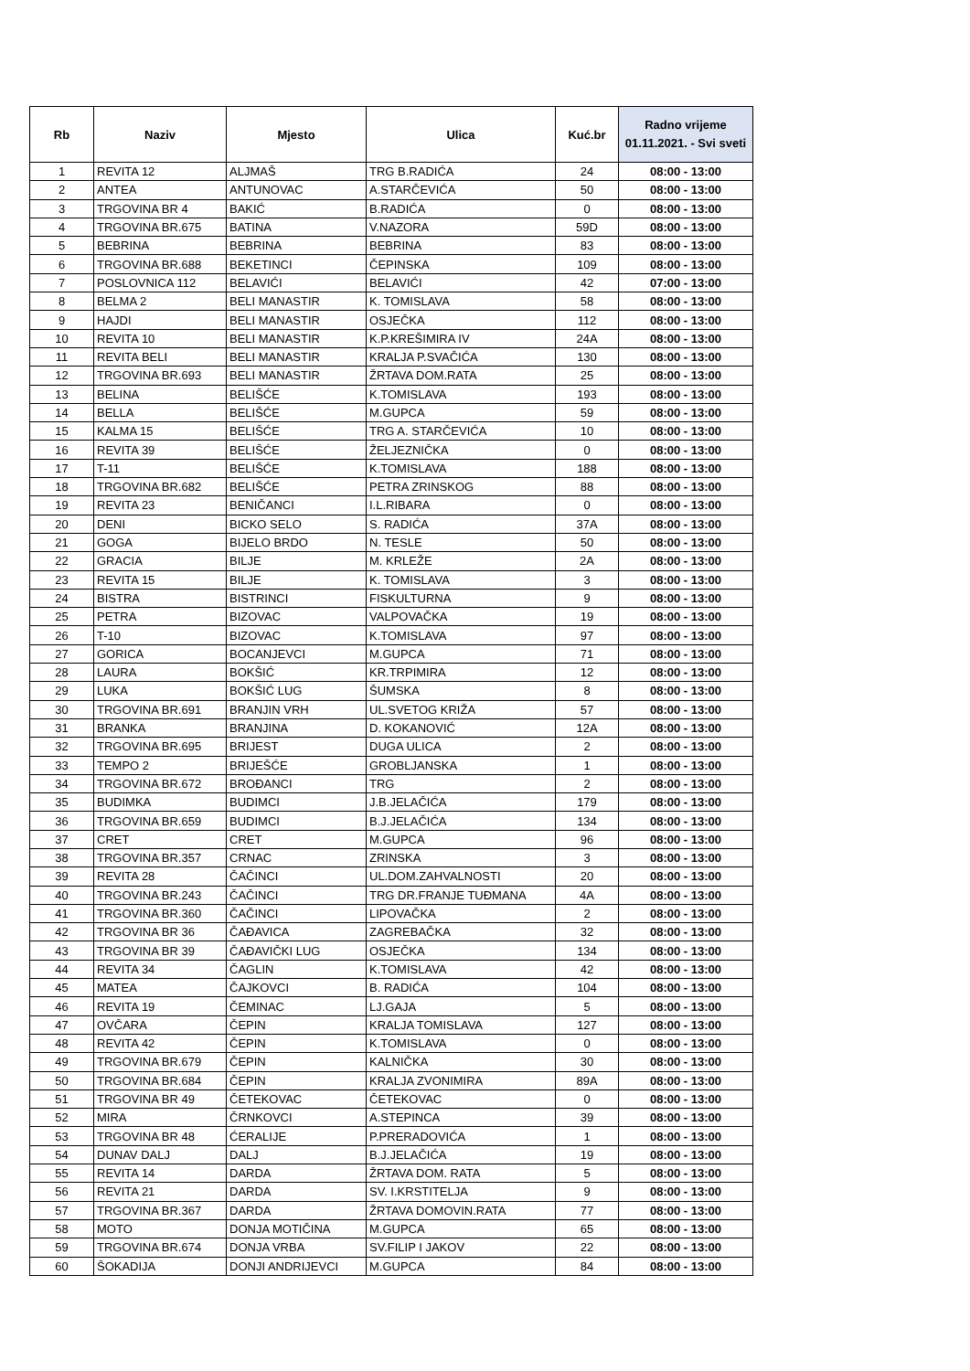| Rb | Naziv | Mjesto | Ulica | Kuć.br | Radno vrijeme 01.11.2021. - Svi sveti |
| --- | --- | --- | --- | --- | --- |
| 1 | REVITA 12 | ALJMAŠ | TRG B.RADIĆA | 24 | 08:00 - 13:00 |
| 2 | ANTEA | ANTUNOVAC | A.STARČEVIĆA | 50 | 08:00 - 13:00 |
| 3 | TRGOVINA BR 4 | BAKIĆ | B.RADIĆA | 0 | 08:00 - 13:00 |
| 4 | TRGOVINA BR.675 | BATINA | V.NAZORA | 59D | 08:00 - 13:00 |
| 5 | BEBRINA | BEBRINA | BEBRINA | 83 | 08:00 - 13:00 |
| 6 | TRGOVINA BR.688 | BEKETINCI | ČEPINSKA | 109 | 08:00 - 13:00 |
| 7 | POSLOVNICA 112 | BELAVIĆI | BELAVIĆI | 42 | 07:00 - 13:00 |
| 8 | BELMA 2 | BELI MANASTIR | K. TOMISLAVA | 58 | 08:00 - 13:00 |
| 9 | HAJDI | BELI MANASTIR | OSJEČKA | 112 | 08:00 - 13:00 |
| 10 | REVITA 10 | BELI MANASTIR | K.P.KREŠIMIRA IV | 24A | 08:00 - 13:00 |
| 11 | REVITA BELI | BELI MANASTIR | KRALJA P.SVAČIĆA | 130 | 08:00 - 13:00 |
| 12 | TRGOVINA BR.693 | BELI MANASTIR | ŽRTAVA DOM.RATA | 25 | 08:00 - 13:00 |
| 13 | BELINA | BELIŠĆE | K.TOMISLAVA | 193 | 08:00 - 13:00 |
| 14 | BELLA | BELIŠĆE | M.GUPCA | 59 | 08:00 - 13:00 |
| 15 | KALMA 15 | BELIŠĆE | TRG A. STARČEVIĆA | 10 | 08:00 - 13:00 |
| 16 | REVITA 39 | BELIŠĆE | ŽELJEZNIČKA | 0 | 08:00 - 13:00 |
| 17 | T-11 | BELIŠĆE | K.TOMISLAVA | 188 | 08:00 - 13:00 |
| 18 | TRGOVINA BR.682 | BELIŠĆE | PETRA ZRINSKOG | 88 | 08:00 - 13:00 |
| 19 | REVITA 23 | BENIČANCI | I.L.RIBARA | 0 | 08:00 - 13:00 |
| 20 | DENI | BICKO SELO | S. RADIĆA | 37A | 08:00 - 13:00 |
| 21 | GOGA | BIJELO BRDO | N. TESLE | 50 | 08:00 - 13:00 |
| 22 | GRACIA | BILJE | M. KRLEŽE | 2A | 08:00 - 13:00 |
| 23 | REVITA 15 | BILJE | K. TOMISLAVA | 3 | 08:00 - 13:00 |
| 24 | BISTRA | BISTRINCI | FISKULTURNA | 9 | 08:00 - 13:00 |
| 25 | PETRA | BIZOVAC | VALPOVAČKA | 19 | 08:00 - 13:00 |
| 26 | T-10 | BIZOVAC | K.TOMISLAVA | 97 | 08:00 - 13:00 |
| 27 | GORICA | BOCANJEVCI | M.GUPCA | 71 | 08:00 - 13:00 |
| 28 | LAURA | BOKŠIĆ | KR.TRPIMIRA | 12 | 08:00 - 13:00 |
| 29 | LUKA | BOKŠIĆ LUG | ŠUMSKA | 8 | 08:00 - 13:00 |
| 30 | TRGOVINA BR.691 | BRANJIN VRH | UL.SVETOG KRIŽA | 57 | 08:00 - 13:00 |
| 31 | BRANKA | BRANJINA | D. KOKANOVIĆ | 12A | 08:00 - 13:00 |
| 32 | TRGOVINA BR.695 | BRIJEST | DUGA ULICA | 2 | 08:00 - 13:00 |
| 33 | TEMPO 2 | BRIJEŠĆE | GROBLJANSKA | 1 | 08:00 - 13:00 |
| 34 | TRGOVINA BR.672 | BROĐANCI | TRG | 2 | 08:00 - 13:00 |
| 35 | BUDIMKA | BUDIMCI | J.B.JELAČIĆA | 179 | 08:00 - 13:00 |
| 36 | TRGOVINA BR.659 | BUDIMCI | B.J.JELAČIĆA | 134 | 08:00 - 13:00 |
| 37 | CRET | CRET | M.GUPCA | 96 | 08:00 - 13:00 |
| 38 | TRGOVINA BR.357 | CRNAC | ZRINSKA | 3 | 08:00 - 13:00 |
| 39 | REVITA 28 | ČAČINCI | UL.DOM.ZAHVALNOSTI | 20 | 08:00 - 13:00 |
| 40 | TRGOVINA BR.243 | ČAČINCI | TRG DR.FRANJE TUĐMANA | 4A | 08:00 - 13:00 |
| 41 | TRGOVINA BR.360 | ČAČINCI | LIPOVAČKA | 2 | 08:00 - 13:00 |
| 42 | TRGOVINA BR 36 | ČAĐAVICA | ZAGREBAČKA | 32 | 08:00 - 13:00 |
| 43 | TRGOVINA BR 39 | ČAĐAVIČKI LUG | OSJEČKA | 134 | 08:00 - 13:00 |
| 44 | REVITA 34 | ČAGLIN | K.TOMISLAVA | 42 | 08:00 - 13:00 |
| 45 | MATEA | ČAJKOVCI | B. RADIĆA | 104 | 08:00 - 13:00 |
| 46 | REVITA 19 | ČEMINAC | LJ.GAJA | 5 | 08:00 - 13:00 |
| 47 | OVČARA | ČEPIN | KRALJA TOMISLAVA | 127 | 08:00 - 13:00 |
| 48 | REVITA 42 | ČEPIN | K.TOMISLAVA | 0 | 08:00 - 13:00 |
| 49 | TRGOVINA BR.679 | ČEPIN | KALNIČKA | 30 | 08:00 - 13:00 |
| 50 | TRGOVINA BR.684 | ČEPIN | KRALJA ZVONIMIRA | 89A | 08:00 - 13:00 |
| 51 | TRGOVINA BR 49 | ČETEKOVAC | ČETEKOVAC | 0 | 08:00 - 13:00 |
| 52 | MIRA | ČRNKOVCI | A.STEPINCA | 39 | 08:00 - 13:00 |
| 53 | TRGOVINA BR 48 | ĆERALIJE | P.PRERADOVIĆA | 1 | 08:00 - 13:00 |
| 54 | DUNAV DALJ | DALJ | B.J.JELAČIĆA | 19 | 08:00 - 13:00 |
| 55 | REVITA 14 | DARDA | ŽRTAVA DOM. RATA | 5 | 08:00 - 13:00 |
| 56 | REVITA 21 | DARDA | SV. I.KRSTITELJA | 9 | 08:00 - 13:00 |
| 57 | TRGOVINA BR.367 | DARDA | ŽRTAVA DOMOVIN.RATA | 77 | 08:00 - 13:00 |
| 58 | MOTO | DONJA MOTIČINA | M.GUPCA | 65 | 08:00 - 13:00 |
| 59 | TRGOVINA BR.674 | DONJA VRBA | SV.FILIP I JAKOV | 22 | 08:00 - 13:00 |
| 60 | ŠOKADIJA | DONJI ANDRIJEVCI | M.GUPCA | 84 | 08:00 - 13:00 |